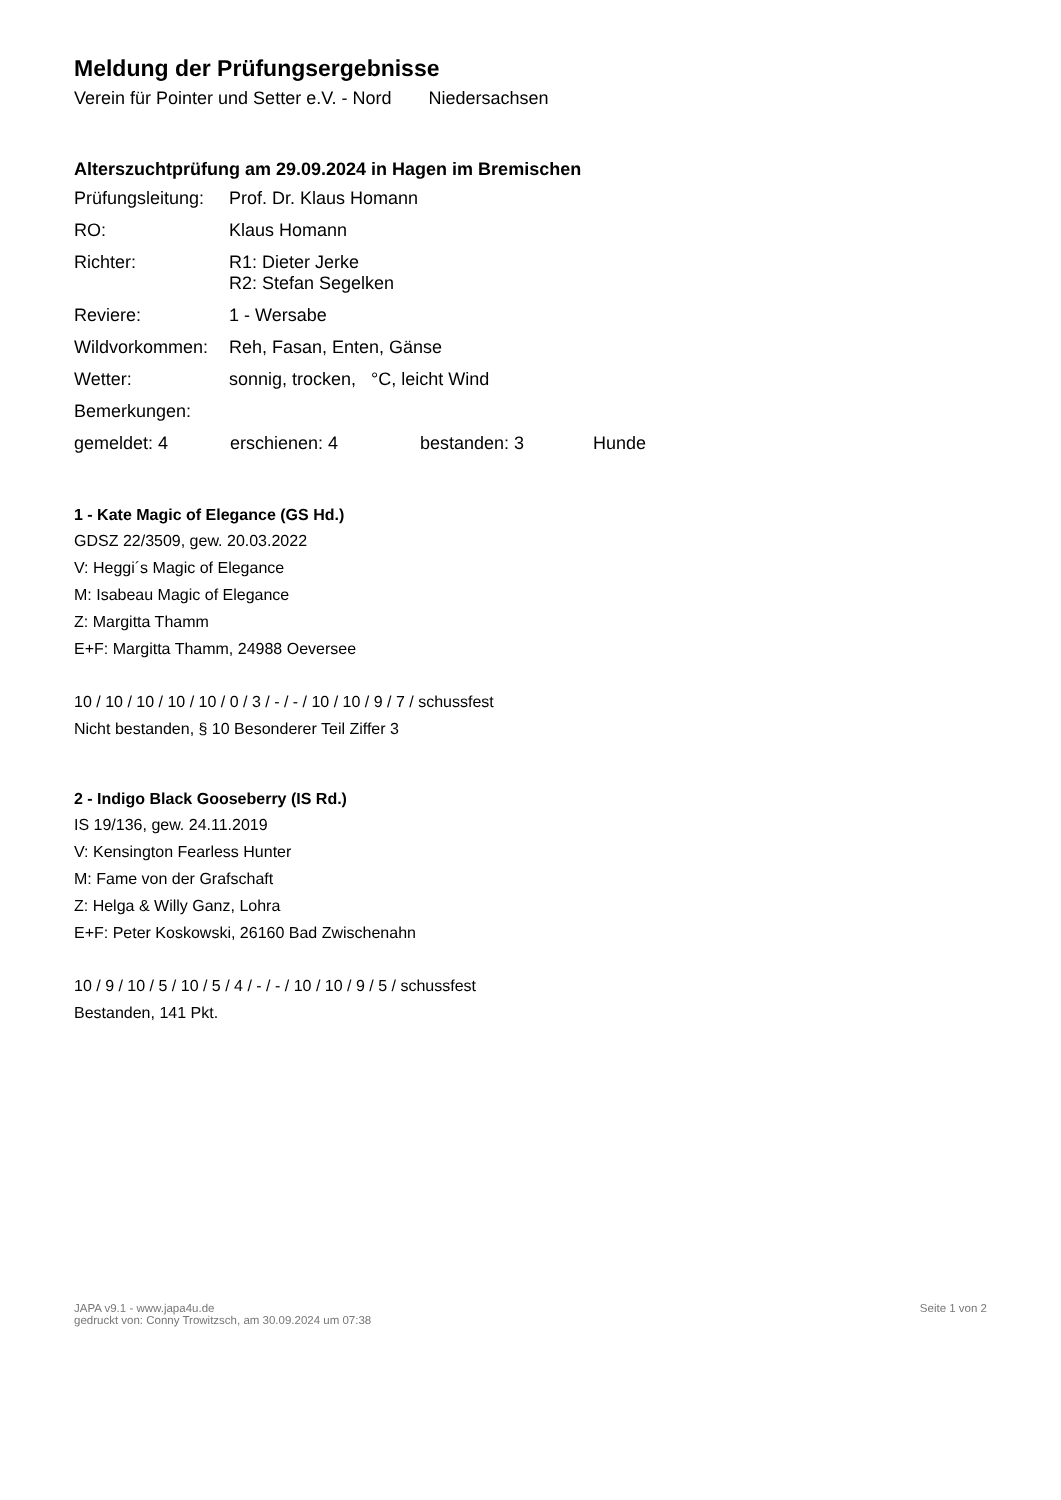Meldung der Prüfungsergebnisse
Verein für Pointer und Setter e.V. - Nord Niedersachsen
Alterszuchtprüfung am 29.09.2024 in Hagen im Bremischen
Prüfungsleitung:
Prof. Dr. Klaus Homann
RO: Klaus Homann
Richter: R1: Dieter Jerke
R2: Stefan Segelken
Reviere: 1 - Wersabe
Wildvorkommen: Reh, Fasan, Enten, Gänse
Wetter: sonnig, trocken, °C, leicht Wind
Bemerkungen:
gemeldet: 4 erschienen: 4 bestanden: 3 Hunde
1 - Kate Magic of Elegance (GS Hd.)
GDSZ 22/3509, gew. 20.03.2022
V: Heggi´s Magic of Elegance
M: Isabeau Magic of Elegance
Z: Margitta Thamm
E+F: Margitta Thamm, 24988 Oeversee
10 / 10 / 10 / 10 / 10 / 0 / 3 / - / - / 10 / 10 / 9 / 7 / schussfest
Nicht bestanden, § 10 Besonderer Teil Ziffer 3
2 - Indigo Black Gooseberry (IS Rd.)
IS 19/136, gew. 24.11.2019
V: Kensington Fearless Hunter
M: Fame von der Grafschaft
Z: Helga & Willy Ganz, Lohra
E+F: Peter Koskowski, 26160 Bad Zwischenahn
10 / 9 / 10 / 5 / 10 / 5 / 4 / - / - / 10 / 10 / 9 / 5 / schussfest
Bestanden, 141 Pkt.
JAPA v9.1 - www.japa4u.de
gedruckt von: Conny Trowitzsch, am 30.09.2024 um 07:38
Seite 1 von 2